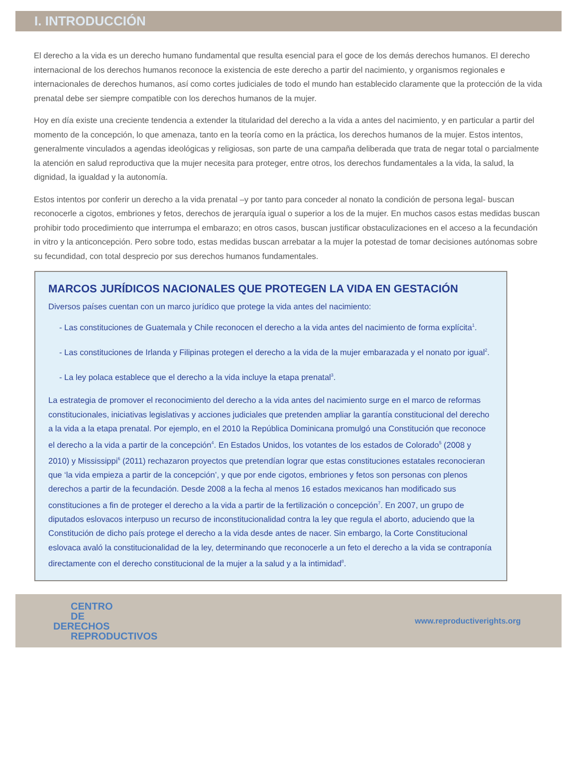I. INTRODUCCIÓN
El derecho a la vida es un derecho humano fundamental que resulta esencial para el goce de los demás derechos humanos. El derecho internacional de los derechos humanos reconoce la existencia de este derecho a partir del nacimiento, y organismos regionales e internacionales de derechos humanos, así como cortes judiciales de todo el mundo han establecido claramente que la protección de la vida prenatal debe ser siempre compatible con los derechos humanos de la mujer.
Hoy en día existe una creciente tendencia a extender la titularidad del derecho a la vida a antes del nacimiento, y en particular a partir del momento de la concepción, lo que amenaza, tanto en la teoría como en la práctica, los derechos humanos de la mujer. Estos intentos, generalmente vinculados a agendas ideológicas y religiosas, son parte de una campaña deliberada que trata de negar total o parcialmente la atención en salud reproductiva que la mujer necesita para proteger, entre otros, los derechos fundamentales a la vida, la salud, la dignidad, la igualdad y la autonomía.
Estos intentos por conferir un derecho a la vida prenatal –y por tanto para conceder al nonato la condición de persona legal- buscan reconocerle a cigotos, embriones y fetos, derechos de jerarquía igual o superior a los de la mujer. En muchos casos estas medidas buscan prohibir todo procedimiento que interrumpa el embarazo; en otros casos, buscan justificar obstaculizaciones en el acceso a la fecundación in vitro y la anticoncepción. Pero sobre todo, estas medidas buscan arrebatar a la mujer la potestad de tomar decisiones autónomas sobre su fecundidad, con total desprecio por sus derechos humanos fundamentales.
MARCOS JURÍDICOS NACIONALES QUE PROTEGEN LA VIDA EN GESTACIÓN
Diversos países cuentan con un marco jurídico que protege la vida antes del nacimiento:
- Las constituciones de Guatemala y Chile reconocen el derecho a la vida antes del nacimiento de forma explícita<sup>1</sup>.
- Las constituciones de Irlanda y Filipinas protegen el derecho a la vida de la mujer embarazada y el nonato por igual<sup>2</sup>.
- La ley polaca establece que el derecho a la vida incluye la etapa prenatal<sup>3</sup>.
La estrategia de promover el reconocimiento del derecho a la vida antes del nacimiento surge en el marco de reformas constitucionales, iniciativas legislativas y acciones judiciales que pretenden ampliar la garantía constitucional del derecho a la vida a la etapa prenatal. Por ejemplo, en el 2010 la República Dominicana promulgó una Constitución que reconoce el derecho a la vida a partir de la concepción<sup>4</sup>. En Estados Unidos, los votantes de los estados de Colorado<sup>5</sup> (2008 y 2010) y Mississippi<sup>6</sup> (2011) rechazaron proyectos que pretendían lograr que estas constituciones estatales reconocieran que ‘la vida empieza a partir de la concepción’, y que por ende cigotos, embriones y fetos son personas con plenos derechos a partir de la fecundación. Desde 2008 a la fecha al menos 16 estados mexicanos han modificado sus constituciones a fin de proteger el derecho a la vida a partir de la fertilización o concepción<sup>7</sup>. En 2007, un grupo de diputados eslovacos interpuso un recurso de inconstitucionalidad contra la ley que regula el aborto, aduciendo que la Constitución de dicho país protege el derecho a la vida desde antes de nacer. Sin embargo, la Corte Constitucional eslovaca avaló la constitucionalidad de la ley, determinando que reconocerle a un feto el derecho a la vida se contraponía directamente con el derecho constitucional de la mujer a la salud y a la intimidad<sup>8</sup>.
CENTRO
DE
DERECHOS
REPRODUCTIVOS
www.reproductiverights.org